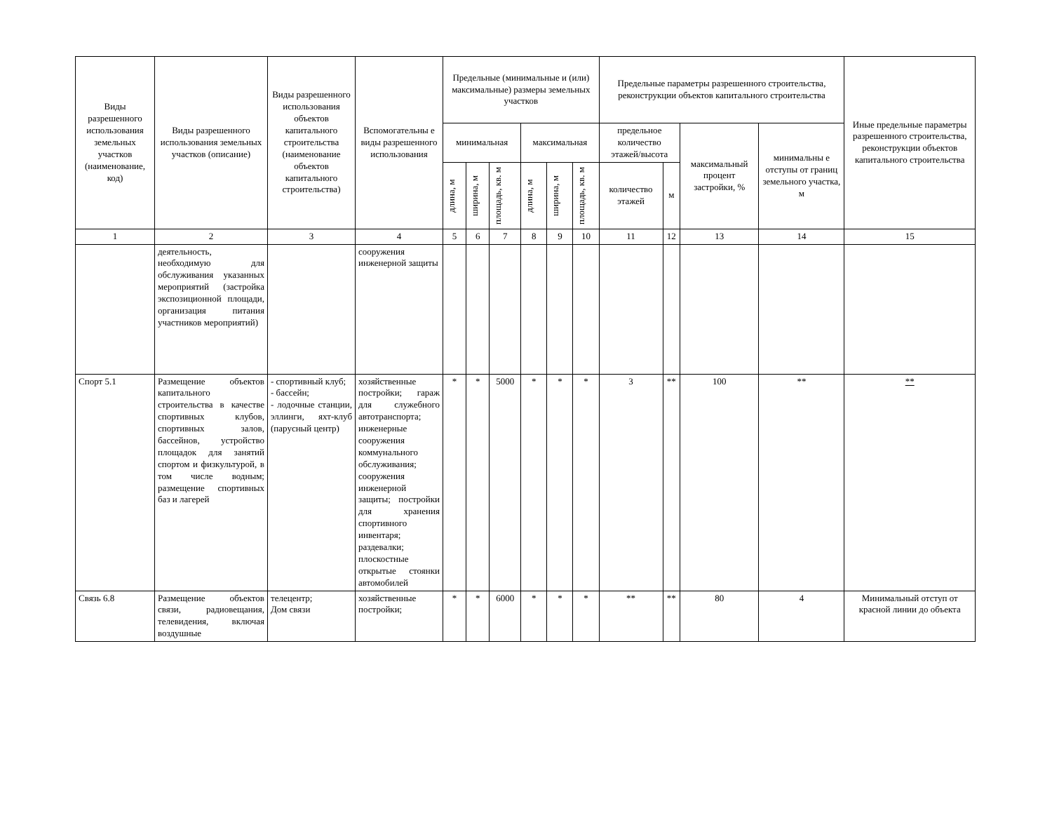| Виды разрешенного использования земельных участков (наименование, код) | Виды разрешенного использования земельных участков (описание) | Виды разрешенного использования объектов капитального строительства (наименование объектов капитального строительства) | Вспомогательны е виды разрешенного использования | Предельные (минимальные и (или) максимальные) размеры земельных участков | | | | | | Предельные параметры разрешенного строительства, реконструкции объектов капитального строительства | | | | Иные предельные параметры разрешенного строительства, реконструкции объектов капитального строительства |
| --- | --- | --- | --- | --- | --- | --- | --- | --- | --- | --- | --- | --- | --- | --- |
| | | | | минимальная | | | максимальная | | | предельное количество этажей/высота | | максимальный процент застройки, % | минимальны е отступы от границ земельного участка, м | |
| | | | | длина, м | ширина, м | площадь, кв. м | длина, м | ширина, м | площадь, кв. м | количество этажей | м | | | |
| 1 | 2 | 3 | 4 | 5 | 6 | 7 | 8 | 9 | 10 | 11 | 12 | 13 | 14 | 15 |
| | деятельность, необходимую для обслуживания указанных мероприятий (застройка экспозиционной площади, организация питания участников мероприятий) | | сооружения инженерной защиты | | | | | | | | | | | |
| Спорт 5.1 | Размещение объектов капитального строительства в качестве спортивных клубов, спортивных залов, бассейнов, устройство площадок для занятий спортом и физкультурой, в том числе водным; размещение спортивных баз и лагерей | - спортивный клуб; - бассейн; - лодочные станции, эллинги, яхт-клуб (парусный центр) | хозяйственные постройки; гараж для служебного автотранспорта; инженерные сооружения коммунального обслуживания; сооружения инженерной защиты; постройки для хранения спортивного инвентаря; раздевалки; плоскостные открытые стоянки автомобилей | * | * | 5000 | * | * | * | 3 | ** | 100 | ** | ** |
| Связь 6.8 | Размещение объектов связи, радиовещания, телевидения, включая воздушные | телецентр; Дом связи | хозяйственные постройки; | * | * | 6000 | * | * | * | ** | ** | 80 | 4 | Минимальный отступ от красной линии до объекта |